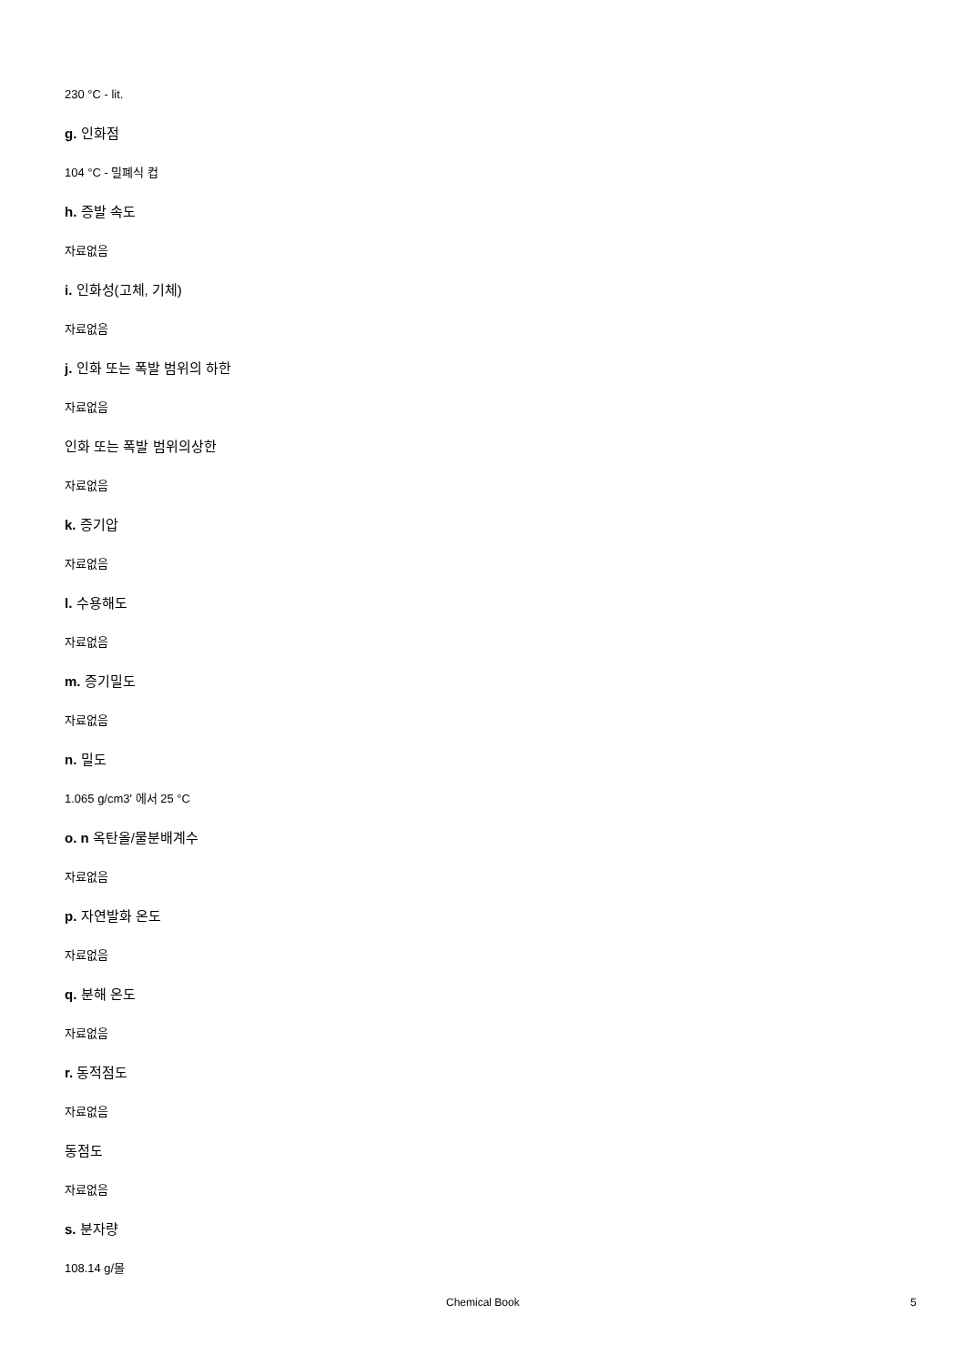230 °C - lit.
g. 인화점
104 °C - 밀폐식 컵
h. 증발 속도
자료없음
i. 인화성(고체, 기체)
자료없음
j. 인화 또는 폭발 범위의 하한
자료없음
인화 또는 폭발 범위의상한
자료없음
k. 증기압
자료없음
l. 수용해도
자료없음
m. 증기밀도
자료없음
n. 밀도
1.065 g/cm3' 에서 25 °C
o. n 옥탄올/물분배계수
자료없음
p. 자연발화 온도
자료없음
q. 분해 온도
자료없음
r. 동적점도
자료없음
동점도
자료없음
s. 분자량
108.14 g/몰
Chemical Book 5